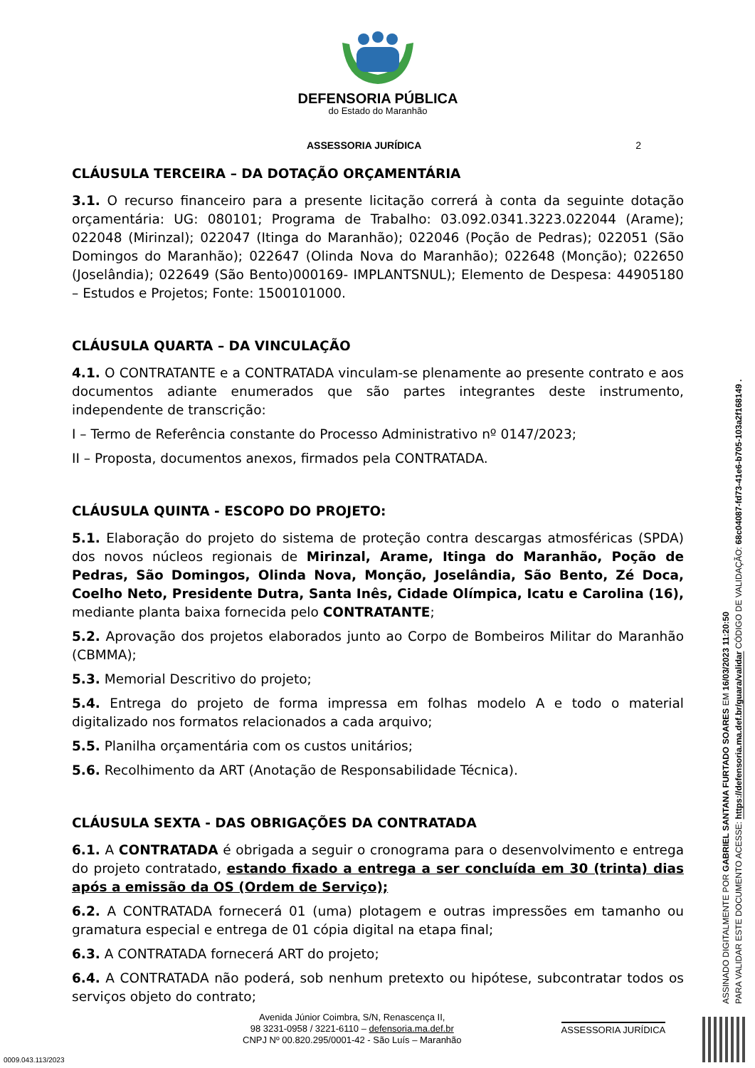DEFENSORIA PÚBLICA
do Estado do Maranhão
ASSESSORIA JURÍDICA 2
CLÁUSULA TERCEIRA – DA DOTAÇÃO ORÇAMENTÁRIA
3.1. O recurso financeiro para a presente licitação correrá à conta da seguinte dotação orçamentária: UG: 080101; Programa de Trabalho: 03.092.0341.3223.022044 (Arame); 022048 (Mirinzal); 022047 (Itinga do Maranhão); 022046 (Poção de Pedras); 022051 (São Domingos do Maranhão); 022647 (Olinda Nova do Maranhão); 022648 (Monção); 022650 (Joselândia); 022649 (São Bento)000169- IMPLANTSNUL); Elemento de Despesa: 44905180 – Estudos e Projetos; Fonte: 1500101000.
CLÁUSULA QUARTA – DA VINCULAÇÃO
4.1. O CONTRATANTE e a CONTRATADA vinculam-se plenamente ao presente contrato e aos documentos adiante enumerados que são partes integrantes deste instrumento, independente de transcrição:
I – Termo de Referência constante do Processo Administrativo nº 0147/2023;
II – Proposta, documentos anexos, firmados pela CONTRATADA.
CLÁUSULA QUINTA - ESCOPO DO PROJETO:
5.1. Elaboração do projeto do sistema de proteção contra descargas atmosféricas (SPDA) dos novos núcleos regionais de Mirinzal, Arame, Itinga do Maranhão, Poção de Pedras, São Domingos, Olinda Nova, Monção, Joselândia, São Bento, Zé Doca, Coelho Neto, Presidente Dutra, Santa Inês, Cidade Olímpica, Icatu e Carolina (16), mediante planta baixa fornecida pelo CONTRATANTE;
5.2. Aprovação dos projetos elaborados junto ao Corpo de Bombeiros Militar do Maranhão (CBMMA);
5.3. Memorial Descritivo do projeto;
5.4. Entrega do projeto de forma impressa em folhas modelo A e todo o material digitalizado nos formatos relacionados a cada arquivo;
5.5. Planilha orçamentária com os custos unitários;
5.6. Recolhimento da ART (Anotação de Responsabilidade Técnica).
CLÁUSULA SEXTA - DAS OBRIGAÇÕES DA CONTRATADA
6.1. A CONTRATADA é obrigada a seguir o cronograma para o desenvolvimento e entrega do projeto contratado, estando fixado a entrega a ser concluída em 30 (trinta) dias após a emissão da OS (Ordem de Serviço);
6.2. A CONTRATADA fornecerá 01 (uma) plotagem e outras impressões em tamanho ou gramatura especial e entrega de 01 cópia digital na etapa final;
6.3. A CONTRATADA fornecerá ART do projeto;
6.4. A CONTRATADA não poderá, sob nenhum pretexto ou hipótese, subcontratar todos os serviços objeto do contrato;
Avenida Júnior Coimbra, S/N, Renascença II,
98 3231-0958 / 3221-6110 – defensoria.ma.def.br
CNPJ Nº 00.820.295/0001-42 - São Luís – Maranhão
ASSESSORIA JURÍDICA
ASSINADO DIGITALMENTE POR GABRIEL SANTANA FURTADO SOARES EM 16/03/2023 11:20:50
PARA VALIDAR ESTE DOCUMENTO ACESSE: https://defensoria.ma.def.br/guara/validar CÓDIGO DE VALIDAÇÃO: 68c04087-fd73-41e6-b705-103a2f168149 .
0009.043.113/2023